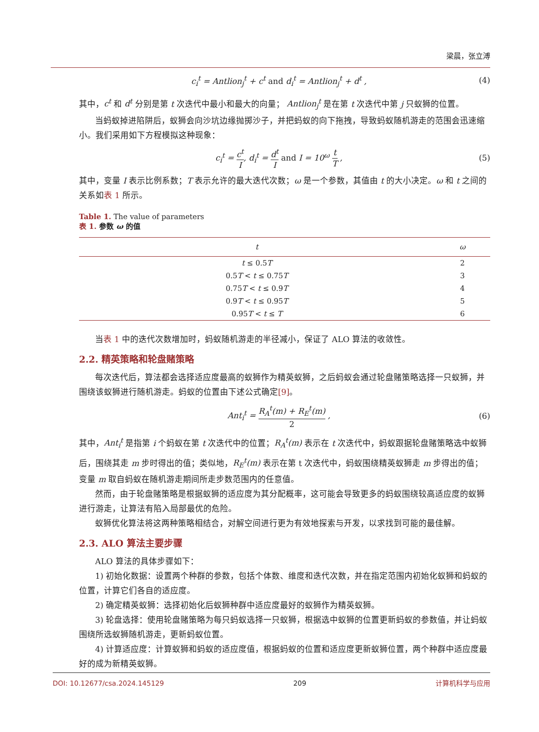梁晨，张立溥
c<sub>i</sub><sup>t</sup> = Antlion<sub>j</sub><sup>t</sup> + c<sup>t</sup> and d<sub>i</sub><sup>t</sup> = Antlion<sub>j</sub><sup>t</sup> + d<sup>t</sup> , (4)
其中，c<sup>t</sup> 和 d<sup>t</sup> 分别是第 t 次迭代中最小和最大的向量； Antlion<sub>j</sub><sup>t</sup> 是在第 t 次迭代中第 j 只蚁狮的位置。
当蚂蚁掉进陷阱后，蚁狮会向沙坑边缘抛掷沙子，并把蚂蚁的向下拖拽，导致蚂蚁随机游走的范围会迅速缩小。我们采用如下方程模拟这种现象：
c<sub>i</sub><sup>t</sup> = c<sup>t</sup> I, d<sub>i</sub><sup>t</sup> = d<sup>t</sup> I and I = 10<sup>ω</sup> t T , (5)
其中，变量 I 表示比例系数；T 表示允许的最大迭代次数；ω 是一个参数，其值由 t 的大小决定。ω 和 t 之间的关系如表 1 所示。
Table 1. The value of parameters
表 1. 参数 ω 的值
| t | ω |
| --- | --- |
| t ≤ 0.5 T | 2 |
| 0.5 T < t ≤ 0.75 T | 3 |
| 0.75 T < t ≤ 0.9 T | 4 |
| 0.9 T < t ≤ 0.95 T | 5 |
| 0.95 T < t ≤ T | 6 |
当表 1 中的迭代次数增加时，蚂蚁随机游走的半径减小，保证了 ALO 算法的收敛性。
2.2. 精英策略和轮盘赌策略
每次迭代后，算法都会选择适应度最高的蚁狮作为精英蚁狮，之后蚂蚁会通过轮盘赌策略选择一只蚁狮，并围绕该蚁狮进行随机游走。蚂蚁的位置由下述公式确定[9]。
Ant<sub>i</sub><sup>t</sup> = R<sub>A</sub><sup>t</sup>(m) + R<sub>E</sub><sup>t</sup>(m) 2 , (6)
其中，Ant<sub>i</sub><sup>t</sup> 是指第 i 个蚂蚁在第 t 次迭代中的位置；R<sub>A</sub><sup>t</sup>(m) 表示在 t 次迭代中，蚂蚁跟据轮盘赌策略选中蚁狮后，围绕其走 m 步时得出的值；类似地，R<sub>E</sub><sup>t</sup>(m) 表示在第 t 次迭代中，蚂蚁围绕精英蚁狮走 m 步得出的值；变量 m 取自蚂蚁在随机游走期间所走步数范围内的任意值。
然而，由于轮盘赌策略是根据蚁狮的适应度为其分配概率，这可能会导致更多的蚂蚁围绕较高适应度的蚁狮进行游走，让算法有陷入局部最优的危险。
蚁狮优化算法将这两种策略相结合，对解空间进行更为有效地探索与开发，以求找到可能的最佳解。
2.3. ALO 算法主要步骤
ALO 算法的具体步骤如下：
1) 初始化数据：设置两个种群的参数，包括个体数、维度和迭代次数，并在指定范围内初始化蚁狮和蚂蚁的位置，计算它们各自的适应度。
2) 确定精英蚁狮：选择初始化后蚁狮种群中适应度最好的蚁狮作为精英蚁狮。
3) 轮盘选择：使用轮盘赌策略为每只蚂蚁选择一只蚁狮，根据选中蚁狮的位置更新蚂蚁的参数值，并让蚂蚁围绕所选蚁狮随机游走，更新蚂蚁位置。
4) 计算适应度：计算蚁狮和蚂蚁的适应度值，根据蚂蚁的位置和适应度更新蚁狮位置，两个种群中适应度最好的成为新精英蚁狮。
DOI: 10.12677/csa.2024.145129 209 计算机科学与应用